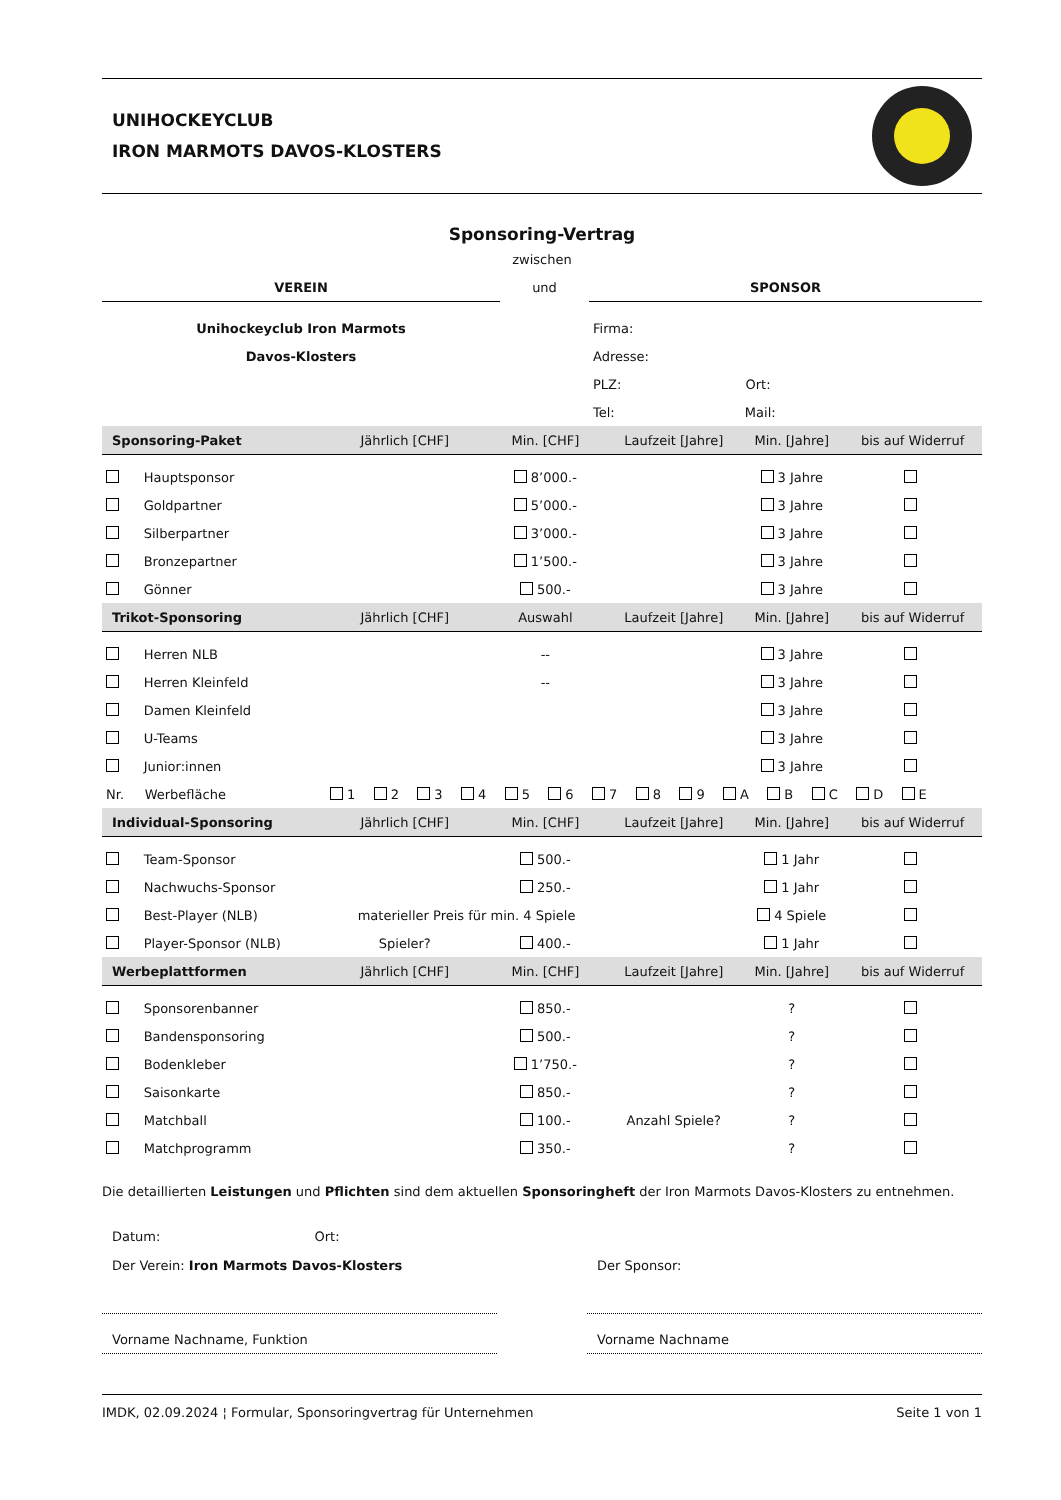UNIHOCKEYCLUB
IRON MARMOTS DAVOS-KLOSTERS
Sponsoring-Vertrag
zwischen
| VEREIN | und | SPONSOR |
| Unihockeyclub Iron Marmots | | Firma: |
| Davos-Klosters | | Adresse: |
| | | PLZ: Ort: |
| | | Tel: Mail: |
| Sponsoring-Paket | Jährlich [CHF] | Min. [CHF] | Laufzeit [Jahre] | Min. [Jahre] | bis auf Widerruf |
| --- | --- | --- | --- | --- | --- |
| Hauptsponsor | | 8’000.- | | 3 Jahre | |
| Goldpartner | | 5’000.- | | 3 Jahre | |
| Silberpartner | | 3’000.- | | 3 Jahre | |
| Bronzepartner | | 1’500.- | | 3 Jahre | |
| Gönner | | 500.- | | 3 Jahre | |
| Trikot-Sponsoring | Jährlich [CHF] | Auswahl | Laufzeit [Jahre] | Min. [Jahre] | bis auf Widerruf |
| Herren NLB | | -- | | 3 Jahre | |
| Herren Kleinfeld | | -- | | 3 Jahre | |
| Damen Kleinfeld | | | | 3 Jahre | |
| U-Teams | | | | 3 Jahre | |
| Junior:innen | | | | 3 Jahre | |
| Nr. Werbefläche | 1 2 3 4 5 6 7 8 9 A B C D E | | | | |
| Individual-Sponsoring | Jährlich [CHF] | Min. [CHF] | Laufzeit [Jahre] | Min. [Jahre] | bis auf Widerruf |
| Team-Sponsor | | 500.- | | 1 Jahr | |
| Nachwuchs-Sponsor | | 250.- | | 1 Jahr | |
| Best-Player (NLB) | materieller Preis für min. 4 Spiele | | | 4 Spiele | |
| Player-Sponsor (NLB) | Spieler? | 400.- | | 1 Jahr | |
| Werbeplattformen | Jährlich [CHF] | Min. [CHF] | Laufzeit [Jahre] | Min. [Jahre] | bis auf Widerruf |
| Sponsorenbanner | | 850.- | | ? | |
| Bandensponsoring | | 500.- | | ? | |
| Bodenkleber | | 1’750.- | | ? | |
| Saisonkarte | | 850.- | | ? | |
| Matchball | | 100.- | Anzahl Spiele? | ? | |
| Matchprogramm | | 350.- | | ? | |
Die detaillierten Leistungen und Pflichten sind dem aktuellen Sponsoringheft der Iron Marmots Davos-Klosters zu entnehmen.
Datum: Ort:
Der Verein: Iron Marmots Davos-Klosters
Vorname Nachname, Funktion
Der Sponsor:
Vorname Nachname
IMDK, 02.09.2024 ¦ Formular, Sponsoringvertrag für Unternehmen Seite 1 von 1